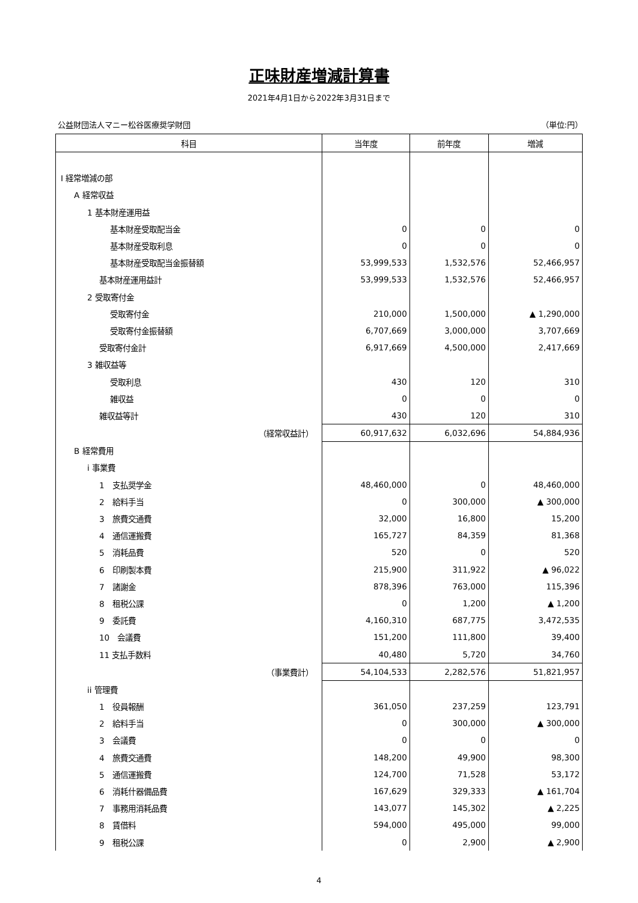正味財産増減計算書
2021年4月1日から2022年3月31日まで
公益財団法人マニー松谷医療奨学財団 （単位:円）
| 科目 | 当年度 | 前年度 | 増減 |
| --- | --- | --- | --- |
| Ⅰ 経常増減の部 | | | |
| A 経常収益 | | | |
| 1 基本財産運用益 | | | |
| 基本財産受取配当金 | 0 | 0 | 0 |
| 基本財産受取利息 | 0 | 0 | 0 |
| 基本財産受取配当金振替額 | 53,999,533 | 1,532,576 | 52,466,957 |
| 基本財産運用益計 | 53,999,533 | 1,532,576 | 52,466,957 |
| 2 受取寄付金 | | | |
| 受取寄付金 | 210,000 | 1,500,000 | ▲ 1,290,000 |
| 受取寄付金振替額 | 6,707,669 | 3,000,000 | 3,707,669 |
| 受取寄付金計 | 6,917,669 | 4,500,000 | 2,417,669 |
| 3 雑収益等 | | | |
| 受取利息 | 430 | 120 | 310 |
| 雑収益 | 0 | 0 | 0 |
| 雑収益等計 | 430 | 120 | 310 |
| （経常収益計） | 60,917,632 | 6,032,696 | 54,884,936 |
| B 経常費用 | | | |
| i 事業費 | | | |
| 1 支払奨学金 | 48,460,000 | 0 | 48,460,000 |
| 2 給料手当 | 0 | 300,000 | ▲ 300,000 |
| 3 旅費交通費 | 32,000 | 16,800 | 15,200 |
| 4 通信運搬費 | 165,727 | 84,359 | 81,368 |
| 5 消耗品費 | 520 | 0 | 520 |
| 6 印刷製本費 | 215,900 | 311,922 | ▲ 96,022 |
| 7 諸謝金 | 878,396 | 763,000 | 115,396 |
| 8 租税公課 | 0 | 1,200 | ▲ 1,200 |
| 9 委託費 | 4,160,310 | 687,775 | 3,472,535 |
| 10 会議費 | 151,200 | 111,800 | 39,400 |
| 11 支払手数料 | 40,480 | 5,720 | 34,760 |
| （事業費計） | 54,104,533 | 2,282,576 | 51,821,957 |
| ii 管理費 | | | |
| 1 役員報酬 | 361,050 | 237,259 | 123,791 |
| 2 給料手当 | 0 | 300,000 | ▲ 300,000 |
| 3 会議費 | 0 | 0 | 0 |
| 4 旅費交通費 | 148,200 | 49,900 | 98,300 |
| 5 通信運搬費 | 124,700 | 71,528 | 53,172 |
| 6 消耗什器備品費 | 167,629 | 329,333 | ▲ 161,704 |
| 7 事務用消耗品費 | 143,077 | 145,302 | ▲ 2,225 |
| 8 賃借料 | 594,000 | 495,000 | 99,000 |
| 9 租税公課 | 0 | 2,900 | ▲ 2,900 |
4